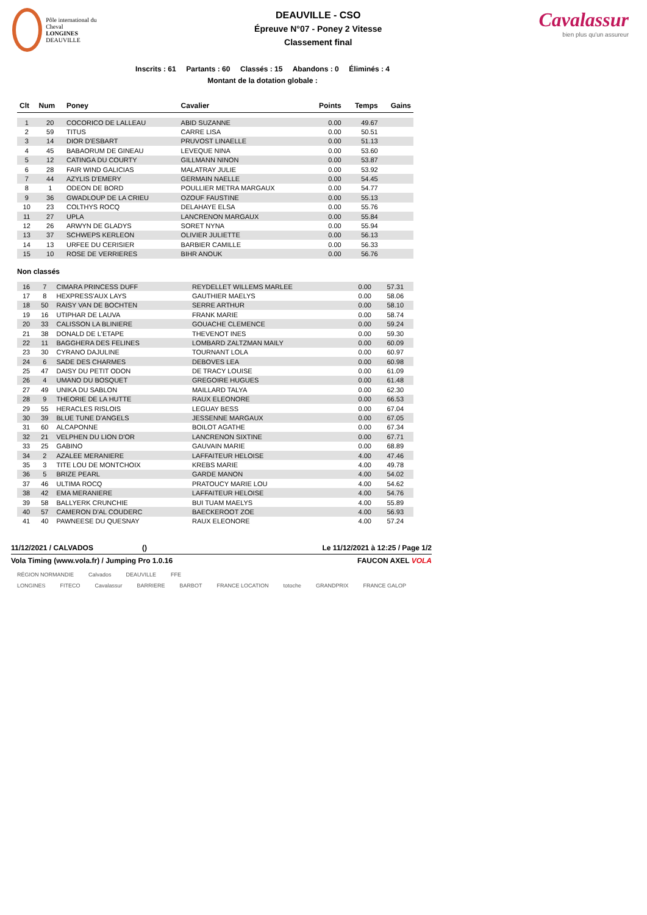Pôle international du Cheval
LONGINES
DEAUVILLE
DEAUVILLE - CSO
Épreuve N°07 - Poney 2 Vitesse
Classement final
Cavalassur
bien plus qu'un assureur
Inscrits : 61 Partants : 60 Classés : 15 Abandons : 0 Éliminés : 4
Montant de la dotation globale :
| Clt | Num | Poney | Cavalier | Points | Temps | Gains |
| --- | --- | --- | --- | --- | --- | --- |
| 1 | 20 | COCORICO DE LALLEAU | ABID SUZANNE | 0.00 | 49.67 | |
| 2 | 59 | TITUS | CARRE LISA | 0.00 | 50.51 | |
| 3 | 14 | DIOR D'ESBART | PRUVOST LINAELLE | 0.00 | 51.13 | |
| 4 | 45 | BABAORUM DE GINEAU | LEVEQUE NINA | 0.00 | 53.60 | |
| 5 | 12 | CATINGA DU COURTY | GILLMANN NINON | 0.00 | 53.87 | |
| 6 | 28 | FAIR WIND GALICIAS | MALATRAY JULIE | 0.00 | 53.92 | |
| 7 | 44 | AZYLIS D'EMERY | GERMAIN NAELLE | 0.00 | 54.45 | |
| 8 | 1 | ODEON DE BORD | POULLIER METRA MARGAUX | 0.00 | 54.77 | |
| 9 | 36 | GWADLOUP DE LA CRIEU | OZOUF FAUSTINE | 0.00 | 55.13 | |
| 10 | 23 | COLTHYS ROCQ | DELAHAYE ELSA | 0.00 | 55.76 | |
| 11 | 27 | UPLA | LANCRENON MARGAUX | 0.00 | 55.84 | |
| 12 | 26 | ARWYN DE GLADYS | SORET NYNA | 0.00 | 55.94 | |
| 13 | 37 | SCHWEPS KERLEON | OLIVIER JULIETTE | 0.00 | 56.13 | |
| 14 | 13 | URFEE DU CERISIER | BARBIER CAMILLE | 0.00 | 56.33 | |
| 15 | 10 | ROSE DE VERRIERES | BIHR ANOUK | 0.00 | 56.76 | |
Non classés
| 16 | 7 | CIMARA PRINCESS DUFF | REYDELLET WILLEMS MARLEE | 0.00 | 57.31 | |
| 17 | 8 | HEXPRESS'AUX LAYS | GAUTHIER MAELYS | 0.00 | 58.06 | |
| 18 | 50 | RAISY VAN DE BOCHTEN | SERRE ARTHUR | 0.00 | 58.10 | |
| 19 | 16 | UTIPHAR DE LAUVA | FRANK MARIE | 0.00 | 58.74 | |
| 20 | 33 | CALISSON LA BLINIERE | GOUACHE CLEMENCE | 0.00 | 59.24 | |
| 21 | 38 | DONALD DE L'ETAPE | THEVENOT INES | 0.00 | 59.30 | |
| 22 | 11 | BAGGHERA DES FELINES | LOMBARD ZALTZMAN MAILY | 0.00 | 60.09 | |
| 23 | 30 | CYRANO DAJULINE | TOURNANT LOLA | 0.00 | 60.97 | |
| 24 | 6 | SADE DES CHARMES | DEBOVES LEA | 0.00 | 60.98 | |
| 25 | 47 | DAISY DU PETIT ODON | DE TRACY LOUISE | 0.00 | 61.09 | |
| 26 | 4 | UMANO DU BOSQUET | GREGOIRE HUGUES | 0.00 | 61.48 | |
| 27 | 49 | UNIKA DU SABLON | MAILLARD TALYA | 0.00 | 62.30 | |
| 28 | 9 | THEORIE DE LA HUTTE | RAUX ELEONORE | 0.00 | 66.53 | |
| 29 | 55 | HERACLES RISLOIS | LEGUAY BESS | 0.00 | 67.04 | |
| 30 | 39 | BLUE TUNE D'ANGELS | JESSENNE MARGAUX | 0.00 | 67.05 | |
| 31 | 60 | ALCAPONNE | BOILOT AGATHE | 0.00 | 67.34 | |
| 32 | 21 | VELPHEN DU LION D'OR | LANCRENON SIXTINE | 0.00 | 67.71 | |
| 33 | 25 | GABINO | GAUVAIN MARIE | 0.00 | 68.89 | |
| 34 | 2 | AZALEE MERANIERE | LAFFAITEUR HELOISE | 4.00 | 47.46 | |
| 35 | 3 | TITE LOU DE MONTCHOIX | KREBS MARIE | 4.00 | 49.78 | |
| 36 | 5 | BRIZE PEARL | GARDE MANON | 4.00 | 54.02 | |
| 37 | 46 | ULTIMA ROCQ | PRATOUCY MARIE LOU | 4.00 | 54.62 | |
| 38 | 42 | EMA MERANIERE | LAFFAITEUR HELOISE | 4.00 | 54.76 | |
| 39 | 58 | BALLYERK CRUNCHIE | BUI TUAM MAELYS | 4.00 | 55.89 | |
| 40 | 57 | CAMERON D'AL COUDERC | BAECKEROOT ZOE | 4.00 | 56.93 | |
| 41 | 40 | PAWNEESE DU QUESNAY | RAUX ELEONORE | 4.00 | 57.24 | |
11/12/2021 / CALVADOS () Le 11/12/2021 à 12:25 / Page 1/2
Vola Timing (www.vola.fr) / Jumping Pro 1.0.16 FAUCON AXEL VOLA
RÉGION NORMANDIE Calvados DEAUVILLE FFE
LONGINES FITECO Cavalassur BARRIERE BARBOT FRANCE LOCATION totoche GRANDPRIX FRANCE GALOP